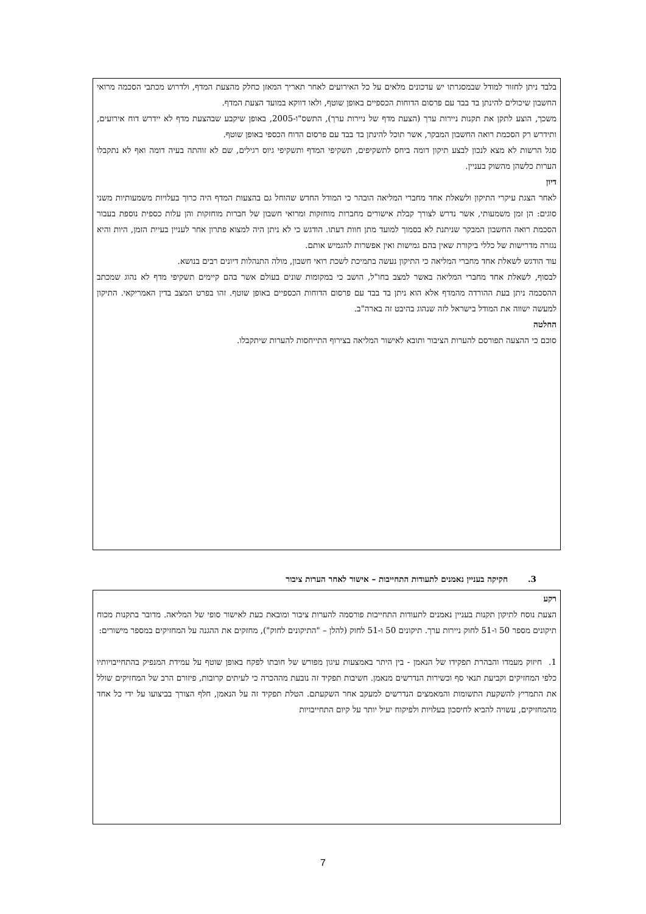בלבד ניתן לחזור למודל שבמסגרתו יש עדכונים מלאים על כל האירועים לאחר תאריך המאזן כחלק מהצעת המדף, ולדרוש מכתבי הסכמה מרואי החשבון שיכולים להינתן בד בבד עם פרסום הדוחות הכספיים באופן שוטף, ולאו דווקא במועד הצעת המדף.
משכך, הוצע לתקן את תקנות ניירות ערך (הצעת מדף של ניירות ערך), התשס"ו-2005, באופן שיקבע שבהצעת מדף לא יידרש דוח אירועים, ותידרש רק הסכמת רואה החשבון המבקר, אשר תוכל להינתן בד בבד עם פרסום הדוח הכספי באופן שוטף.
סגל הרשות לא מצא לנכון לבצע תיקון דומה ביחס לתשקיפים, תשקיפי המדף ותשקיפי גיוס רגילים, שם לא זוהתה בעיה דומה ואף לא נתקבלו הערות כלשהן מהשוק בעניין.
דיון
לאחר הצגת עיקרי התיקון ולשאלת אחד מחברי המליאה הובהר כי המודל החדש שהוחל גם בהצעות המדף היה כרוך בעלויות משמעותיות משני סוגים: הן זמן משמעותי, אשר נדרש לצורך קבלת אישורים מחברות מוחזקות ומרואי חשבון של חברות מוחזקות והן עלות כספית נוספת בעבור הסכמת רואה החשבון המבקר שניתנת לא בסמוך למועד מתן חוות דעתו. הודגש כי לא ניתן היה למצוא פתרון אחר לעניין בעיית הזמן, היות והיא נגזרה מדרישות של כללי ביקורת שאין בהם גמישות ואין אפשרות להגמיש אותם.
עוד הודגש לשאלת אחד מחברי המליאה כי התיקון נעשה בתמיכת לשכת רואי חשבון, מולה התנהלות דיונים רבים בנושא.
לבסוף, לשאלת אחד מחברי המליאה באשר למצב בחו"ל, הושב כי במקומות שונים בעולם אשר בהם קיימים תשקיפי מדף לא נהוג שמכתב ההסכמה ניתן בעת ההורדה מהמדף אלא הוא ניתן בד בבד עם פרסום הדוחות הכספיים באופן שוטף. זהו בפרט המצב בדין האמריקאי. התיקון למעשה ישווה את המודל בישראל לזה שנהוג בהיבט זה בארה"ב.
החלטה
סוכם כי ההצעה תפורסם להערות הציבור ותובא לאישור המליאה בצירוף התייחסות להערות שיתקבלו.
3. חקיקה בעניין נאמנים לתעודות התחייבות – אישור לאחר הערות ציבור
רקע
הצעת נוסח לתיקון תקנות בעניין נאמנים לתעודות התחייבות פורסמה להערות ציבור ומובאת כעת לאישור סופי של המליאה. מדובר בתקנות מכוח תיקונים מספר 50 ו-51 לחוק ניירות ערך. תיקונים 50 ו-51 לחוק (להלן – "התיקונים לחוק"), מחזקים את ההגנה על המחזיקים במספר מישורים:
1. חיזוק מעמדו והבהרת תפקידו של הנאמן - בין היתר באמצעות עיגון מפורש של חובתו לפקח באופן שוטף על עמידת המנפיק בהתחייבויותיו כלפי המחזיקים וקביעת תנאי סף וכשירות הנדרשים מנאמן. חשיבות תפקיד זה נובעת מההכרה כי לעיתים קרובות, פיזורם הרב של המחזיקים שולל את התמריץ להשקעת התשומות והמאמצים הנדרשים למעקב אחר השקעתם. הטלת תפקיד זה על הנאמן, חלף הצורך בביצועו על ידי כל אחד מהמחזיקים, עשויה להביא לחיסכון בעלויות ולפיקוח יעיל יותר על קיום התחייבויות
7